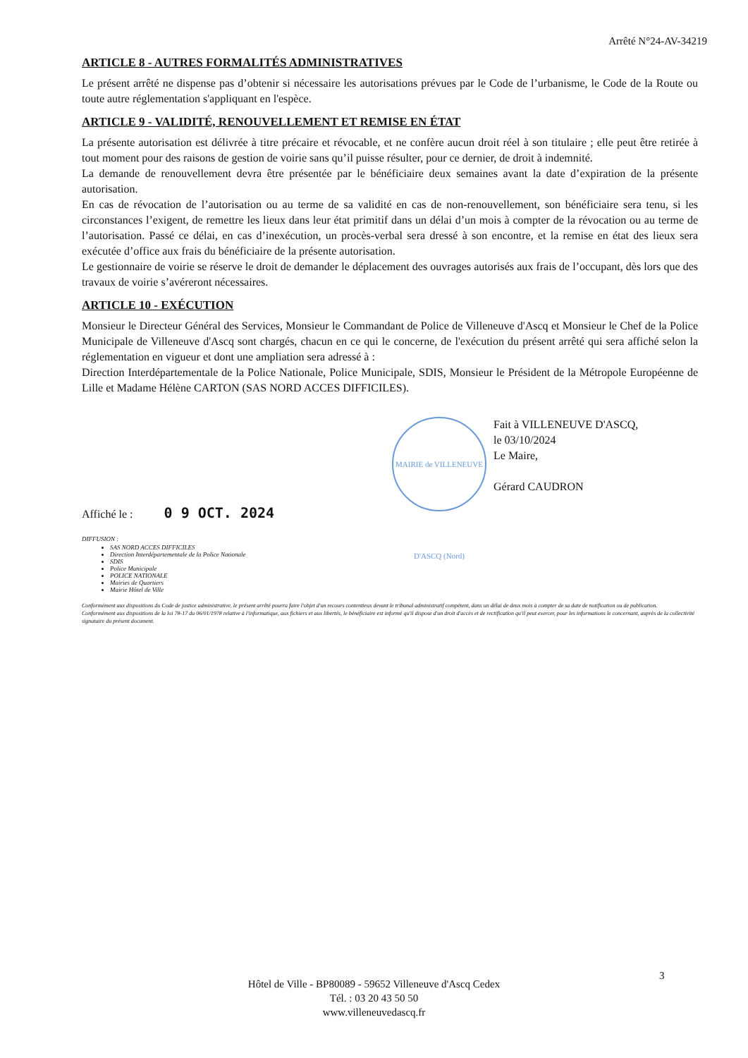Arrêté N°24-AV-34219
ARTICLE 8 - AUTRES FORMALITÉS ADMINISTRATIVES
Le présent arrêté ne dispense pas d’obtenir si nécessaire les autorisations prévues par le Code de l’urbanisme, le Code de la Route ou toute autre réglementation s'appliquant en l'espèce.
ARTICLE 9 - VALIDITÉ, RENOUVELLEMENT ET REMISE EN ÉTAT
La présente autorisation est délivrée à titre précaire et révocable, et ne confère aucun droit réel à son titulaire ; elle peut être retirée à tout moment pour des raisons de gestion de voirie sans qu’il puisse résulter, pour ce dernier, de droit à indemnité.
La demande de renouvellement devra être présentée par le bénéficiaire deux semaines avant la date d’expiration de la présente autorisation.
En cas de révocation de l’autorisation ou au terme de sa validité en cas de non-renouvellement, son bénéficiaire sera tenu, si les circonstances l’exigent, de remettre les lieux dans leur état primitif dans un délai d’un mois à compter de la révocation ou au terme de l’autorisation. Passé ce délai, en cas d’inexécution, un procès-verbal sera dressé à son encontre, et la remise en état des lieux sera exécutée d’office aux frais du bénéficiaire de la présente autorisation.
Le gestionnaire de voirie se réserve le droit de demander le déplacement des ouvrages autorisés aux frais de l’occupant, dès lors que des travaux de voirie s’avéreront nécessaires.
ARTICLE 10 - EXÉCUTION
Monsieur le Directeur Général des Services, Monsieur le Commandant de Police de Villeneuve d'Ascq et Monsieur le Chef de la Police Municipale de Villeneuve d'Ascq sont chargés, chacun en ce qui le concerne, de l'exécution du présent arrêté qui sera affiché selon la réglementation en vigueur et dont une ampliation sera adressé à :
Direction Interdépartementale de la Police Nationale, Police Municipale, SDIS, Monsieur le Président de la Métropole Européenne de Lille et Madame Hélène CARTON (SAS NORD ACCES DIFFICILES).
MAIRIE de VILLENEUVE D'ASCQ (Nord) Fait à VILLENEUVE D'ASCQ,
le 03/10/2024
Le Maire,
Gérard CAUDRON
Affiché le : 0 9 OCT. 2024
DIFFUSION :
SAS NORD ACCES DIFFICILES
Direction Interdépartementale de la Police Nationale
SDIS
Police Municipale
POLICE NATIONALE
Mairies de Quartiers
Mairie Hôtel de Ville
Conformément aux dispositions du Code de justice administrative, le présent arrêté pourra faire l'objet d'un recours contentieux devant le tribunal administratif compétent, dans un délai de deux mois à compter de sa date de notification ou de publication.
Conformément aux dispositions de la loi 78-17 du 06/01/1978 relative à l'informatique, aux fichiers et aux libertés, le bénéficiaire est informé qu'il dispose d'un droit d'accès et de rectification qu'il peut exercer, pour les informations le concernant, auprès de la collectivité signataire du présent document.
3
Hôtel de Ville - BP80089 - 59652 Villeneuve d'Ascq Cedex
Tél. : 03 20 43 50 50
www.villeneuvedascq.fr